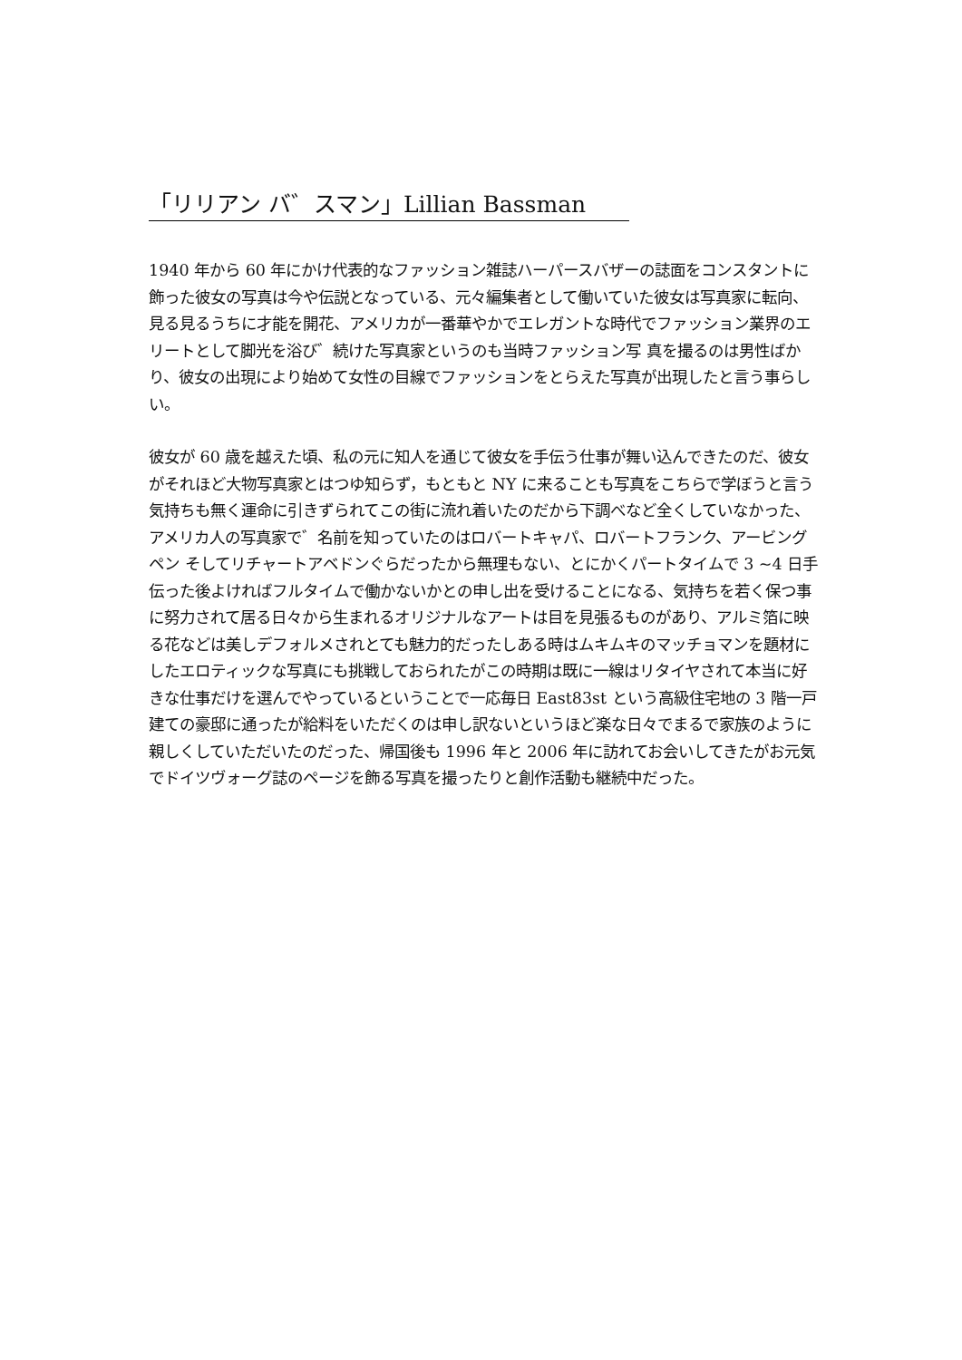「リリアン バ゛スマン」Lillian Bassman
1940 年から 60 年にかけ代表的なファッション雑誌ハーパースバザーの誌面をコンスタントに飾った彼女の写真は今や伝説となっている、元々編集者として働いていた彼女は写真家に転向、見る見るうちに才能を開花、アメリカが一番華やかでエレガントな時代でファッション業界のエリートとして脚光を浴び゛続けた写真家というのも当時ファッション写 真を撮るのは男性ばかり、彼女の出現により始めて女性の目線でファッションをとらえた写真が出現したと言う事らしい。
彼女が 60 歳を越えた頃、私の元に知人を通じて彼女を手伝う仕事が舞い込んできたのだ、彼女がそれほど大物写真家とはつゆ知らず，もともと NY に来ることも写真をこちらで学ぼうと言う気持ちも無く運命に引きずられてこの街に流れ着いたのだから下調べなど全くしていなかった、アメリカ人の写真家で゛名前を知っていたのはロバートキャパ、ロバートフランク、アービングペン そしてリチャートアベドンぐらだったから無理もない、とにかくパートタイムで 3 ~4 日手伝った後よければフルタイムで働かないかとの申し出を受けることになる、気持ちを若く保つ事に努力されて居る日々から生まれるオリジナルなアートは目を見張るものがあり、アルミ箔に映る花などは美しデフォルメされとても魅力的だったしある時はムキムキのマッチョマンを題材にしたエロティックな写真にも挑戦しておられたがこの時期は既に一線はリタイヤされて本当に好きな仕事だけを選んでやっているということで一応毎日 East83st という高級住宅地の 3 階一戸建ての豪邸に通ったが給料をいただくのは申し訳ないというほど楽な日々でまるで家族のように親しくしていただいたのだった、帰国後も 1996 年と 2006 年に訪れてお会いしてきたがお元気でドイツヴォーグ誌のページを飾る写真を撮ったりと創作活動も継続中だった。